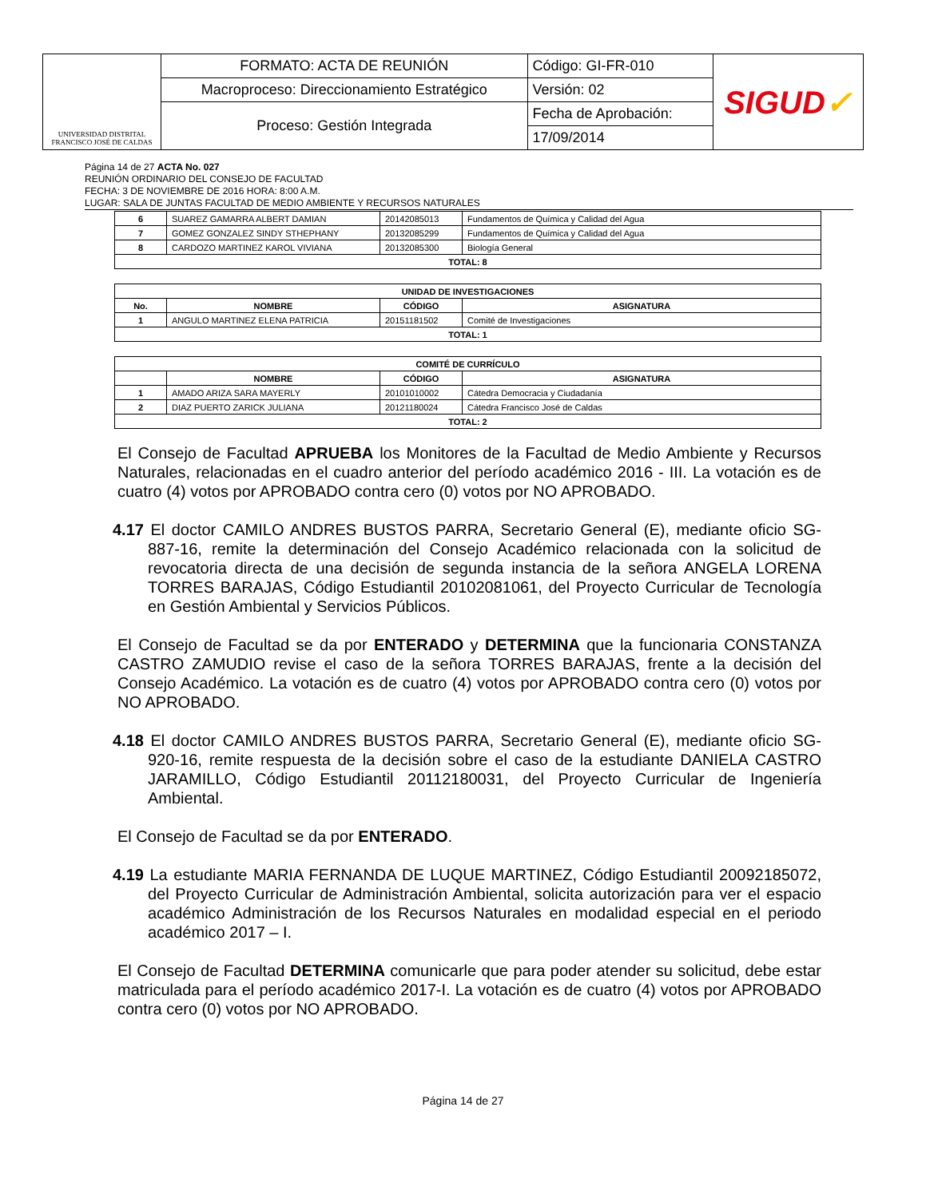| UNIVERSIDAD DISTRITAL FRANCISCO JOSÉ DE CALDAS | FORMATO: ACTA DE REUNIÓN | Código: GI-FR-010 | SIGUD ✓ |
| | Macroproceso: Direccionamiento Estratégico | Versión: 02 | |
| | Proceso: Gestión Integrada | Fecha de Aprobación: | |
| | | 17/09/2014 | |
Página 14 de 27 ACTA No. 027
REUNIÓN ORDINARIO DEL CONSEJO DE FACULTAD
FECHA: 3 DE NOVIEMBRE DE 2016 HORA: 8:00 A.M.
LUGAR: SALA DE JUNTAS FACULTAD DE MEDIO AMBIENTE Y RECURSOS NATURALES
| 6 | SUAREZ GAMARRA ALBERT DAMIAN | 20142085013 | Fundamentos de Química y Calidad del Agua |
| 7 | GOMEZ GONZALEZ SINDY STHEPHANY | 20132085299 | Fundamentos de Química y Calidad del Agua |
| 8 | CARDOZO MARTINEZ KAROL VIVIANA | 20132085300 | Biología General |
| TOTAL: 8 | | | |
| UNIDAD DE INVESTIGACIONES | | | |
| --- | --- | --- | --- |
| No. | NOMBRE | CÓDIGO | ASIGNATURA |
| 1 | ANGULO MARTINEZ ELENA PATRICIA | 20151181502 | Comité de Investigaciones |
| TOTAL: 1 | | | |
| COMITÉ DE CURRÍCULO | | | |
| --- | --- | --- | --- |
| | NOMBRE | CÓDIGO | ASIGNATURA |
| 1 | AMADO ARIZA SARA MAYERLY | 20101010002 | Cátedra Democracia y Ciudadanía |
| 2 | DIAZ PUERTO ZARICK JULIANA | 20121180024 | Cátedra Francisco José de Caldas |
| TOTAL: 2 | | | |
El Consejo de Facultad APRUEBA los Monitores de la Facultad de Medio Ambiente y Recursos Naturales, relacionadas en el cuadro anterior del período académico 2016 - III. La votación es de cuatro (4) votos por APROBADO contra cero (0) votos por NO APROBADO.
4.17 El doctor CAMILO ANDRES BUSTOS PARRA, Secretario General (E), mediante oficio SG-887-16, remite la determinación del Consejo Académico relacionada con la solicitud de revocatoria directa de una decisión de segunda instancia de la señora ANGELA LORENA TORRES BARAJAS, Código Estudiantil 20102081061, del Proyecto Curricular de Tecnología en Gestión Ambiental y Servicios Públicos.
El Consejo de Facultad se da por ENTERADO y DETERMINA que la funcionaria CONSTANZA CASTRO ZAMUDIO revise el caso de la señora TORRES BARAJAS, frente a la decisión del Consejo Académico. La votación es de cuatro (4) votos por APROBADO contra cero (0) votos por NO APROBADO.
4.18 El doctor CAMILO ANDRES BUSTOS PARRA, Secretario General (E), mediante oficio SG-920-16, remite respuesta de la decisión sobre el caso de la estudiante DANIELA CASTRO JARAMILLO, Código Estudiantil 20112180031, del Proyecto Curricular de Ingeniería Ambiental.
El Consejo de Facultad se da por ENTERADO.
4.19 La estudiante MARIA FERNANDA DE LUQUE MARTINEZ, Código Estudiantil 20092185072, del Proyecto Curricular de Administración Ambiental, solicita autorización para ver el espacio académico Administración de los Recursos Naturales en modalidad especial en el periodo académico 2017 – I.
El Consejo de Facultad DETERMINA comunicarle que para poder atender su solicitud, debe estar matriculada para el período académico 2017-I. La votación es de cuatro (4) votos por APROBADO contra cero (0) votos por NO APROBADO.
Página 14 de 27